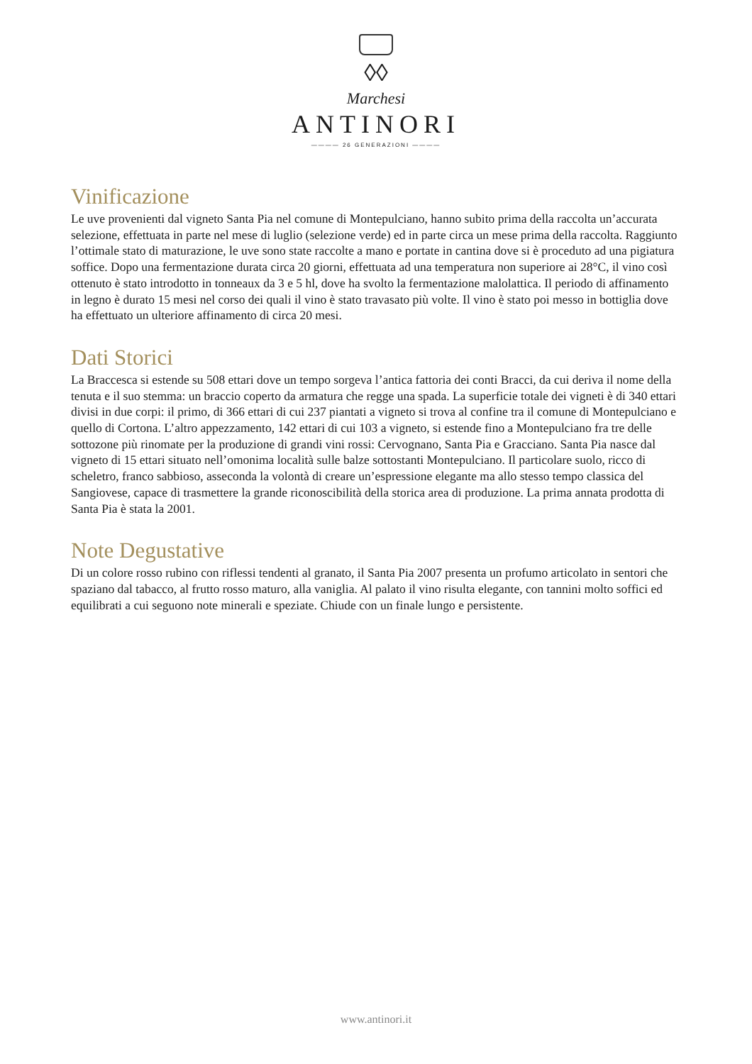◊◊
Marchesi
ANTINORI
———— 26 GENERAZIONI ————
Vinificazione
Le uve provenienti dal vigneto Santa Pia nel comune di Montepulciano, hanno subito prima della raccolta un’accurata selezione, effettuata in parte nel mese di luglio (selezione verde) ed in parte circa un mese prima della raccolta. Raggiunto l’ottimale stato di maturazione, le uve sono state raccolte a mano e portate in cantina dove si è proceduto ad una pigiatura soffice. Dopo una fermentazione durata circa 20 giorni, effettuata ad una temperatura non superiore ai 28°C, il vino così ottenuto è stato introdotto in tonneaux da 3 e 5 hl, dove ha svolto la fermentazione malolattica. Il periodo di affinamento in legno è durato 15 mesi nel corso dei quali il vino è stato travasato più volte. Il vino è stato poi messo in bottiglia dove ha effettuato un ulteriore affinamento di circa 20 mesi.
Dati Storici
La Braccesca si estende su 508 ettari dove un tempo sorgeva l’antica fattoria dei conti Bracci, da cui deriva il nome della tenuta e il suo stemma: un braccio coperto da armatura che regge una spada. La superficie totale dei vigneti è di 340 ettari divisi in due corpi: il primo, di 366 ettari di cui 237 piantati a vigneto si trova al confine tra il comune di Montepulciano e quello di Cortona. L’altro appezzamento, 142 ettari di cui 103 a vigneto, si estende fino a Montepulciano fra tre delle sottozone più rinomate per la produzione di grandi vini rossi: Cervognano, Santa Pia e Gracciano. Santa Pia nasce dal vigneto di 15 ettari situato nell’omonima località sulle balze sottostanti Montepulciano. Il particolare suolo, ricco di scheletro, franco sabbioso, asseconda la volontà di creare un’espressione elegante ma allo stesso tempo classica del Sangiovese, capace di trasmettere la grande riconoscibilità della storica area di produzione. La prima annata prodotta di Santa Pia è stata la 2001.
Note Degustative
Di un colore rosso rubino con riflessi tendenti al granato, il Santa Pia 2007 presenta un profumo articolato in sentori che spaziano dal tabacco, al frutto rosso maturo, alla vaniglia. Al palato il vino risulta elegante, con tannini molto soffici ed equilibrati a cui seguono note minerali e speziate. Chiude con un finale lungo e persistente.
www.antinori.it